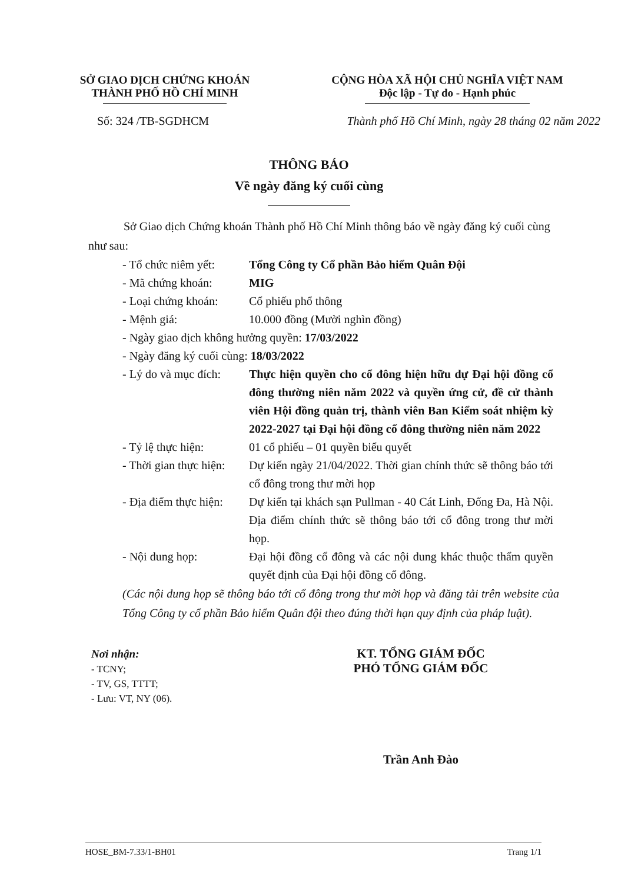SỞ GIAO DỊCH CHỨNG KHOÁN
THÀNH PHỐ HỒ CHÍ MINH
CỘNG HÒA XÃ HỘI CHỦ NGHĨA VIỆT NAM
Độc lập - Tự do - Hạnh phúc
Số: 324 /TB-SGDHCM Thành phố Hồ Chí Minh, ngày 28 tháng 02 năm 2022
THÔNG BÁO
Về ngày đăng ký cuối cùng
Sở Giao dịch Chứng khoán Thành phố Hồ Chí Minh thông báo về ngày đăng ký cuối cùng như sau:
| - Tổ chức niêm yết: | Tổng Công ty Cổ phần Bảo hiểm Quân Đội |
| - Mã chứng khoán: | MIG |
| - Loại chứng khoán: | Cổ phiếu phổ thông |
| - Mệnh giá: | 10.000 đồng (Mười nghìn đồng) |
| - Ngày giao dịch không hưởng quyền: 17/03/2022 | |
| - Ngày đăng ký cuối cùng: 18/03/2022 | |
| - Lý do và mục đích: | Thực hiện quyền cho cổ đông hiện hữu dự Đại hội đồng cổ đông thường niên năm 2022 và quyền ứng cử, đề cử thành viên Hội đồng quản trị, thành viên Ban Kiểm soát nhiệm kỳ 2022-2027 tại Đại hội đồng cổ đông thường niên năm 2022 |
| - Tỷ lệ thực hiện: | 01 cổ phiếu – 01 quyền biểu quyết |
| - Thời gian thực hiện: | Dự kiến ngày 21/04/2022. Thời gian chính thức sẽ thông báo tới cổ đông trong thư mời họp |
| - Địa điểm thực hiện: | Dự kiến tại khách sạn Pullman - 40 Cát Linh, Đống Đa, Hà Nội. Địa điểm chính thức sẽ thông báo tới cổ đông trong thư mời họp. |
| - Nội dung họp: | Đại hội đồng cổ đông và các nội dung khác thuộc thẩm quyền quyết định của Đại hội đồng cổ đông. |
(Các nội dung họp sẽ thông báo tới cổ đông trong thư mời họp và đăng tải trên website của Tổng Công ty cổ phần Bảo hiểm Quân đội theo đúng thời hạn quy định của pháp luật).
Nơi nhận:
- TCNY;
- TV, GS, TTTT;
- Lưu: VT, NY (06).
KT. TỔNG GIÁM ĐỐC
PHÓ TỔNG GIÁM ĐỐC
Trần Anh Đào
HOSE_BM-7.33/1-BH01 Trang 1/1